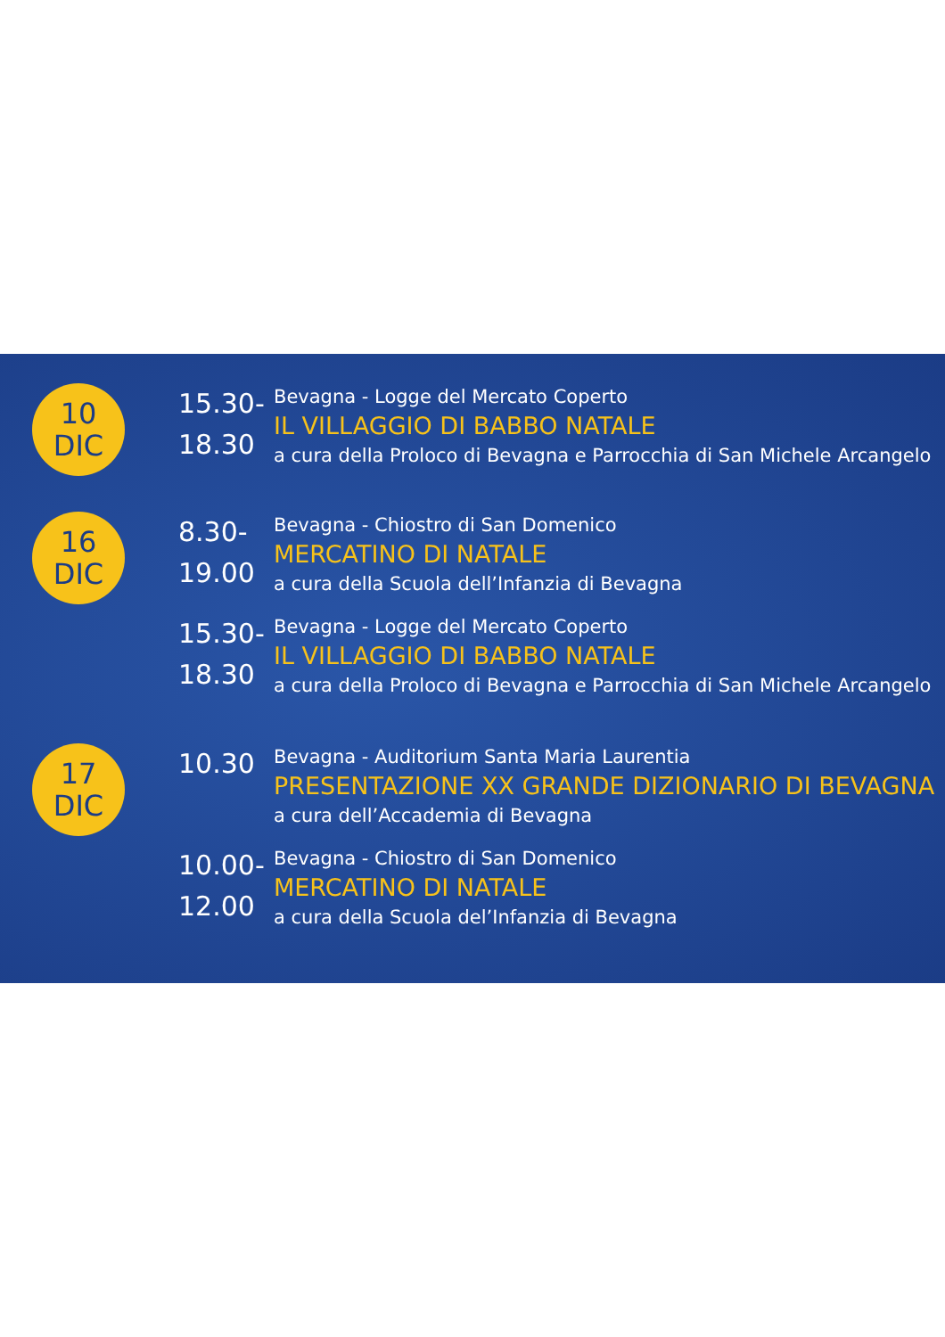10
DIC
15.30-
18.30
Bevagna - Logge del Mercato Coperto
IL VILLAGGIO DI BABBO NATALE
a cura della Proloco di Bevagna e Parrocchia di San Michele Arcangelo
16
DIC
8.30-
19.00
Bevagna - Chiostro di San Domenico
MERCATINO DI NATALE
a cura della Scuola dell’Infanzia di Bevagna
15.30-
18.30
Bevagna - Logge del Mercato Coperto
IL VILLAGGIO DI BABBO NATALE
a cura della Proloco di Bevagna e Parrocchia di San Michele Arcangelo
17
DIC
10.30
Bevagna - Auditorium Santa Maria Laurentia
PRESENTAZIONE XX GRANDE DIZIONARIO DI BEVAGNA
a cura dell’Accademia di Bevagna
10.00-
12.00
Bevagna - Chiostro di San Domenico
MERCATINO DI NATALE
a cura della Scuola del’Infanzia di Bevagna